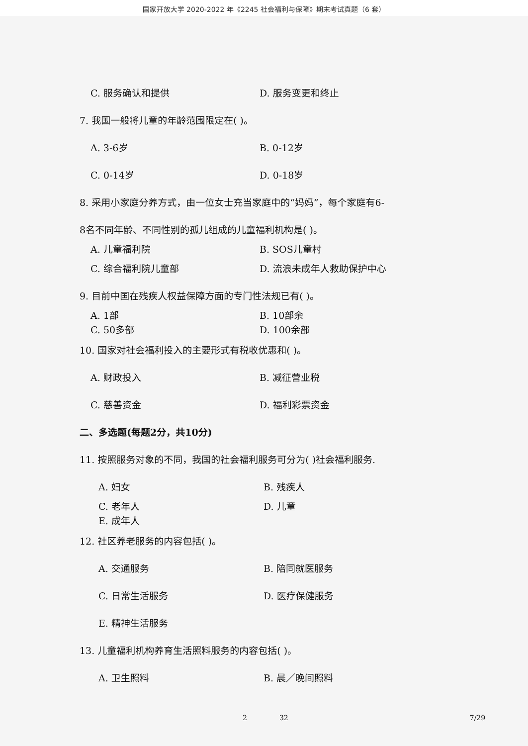国家开放大学 2020-2022 年《2245 社会福利与保障》期末考试真题（6 套）
C. 服务确认和提供 D. 服务变更和终止
7. 我国一般将儿童的年龄范围限定在( )。
A. 3-6岁 B. 0-12岁
C. 0-14岁 D. 0-18岁
8. 采用小家庭分养方式，由一位女士充当家庭中的“妈妈”，每个家庭有6-
8名不同年龄、不同性别的孤儿组成的儿童福利机构是( )。
A. 儿童福利院 B. SOS儿童村
C. 综合福利院儿童部 D. 流浪未成年人救助保护中心
9. 目前中国在残疾人权益保障方面的专门性法规已有( )。
A. 1部 B. 10部余
C. 50多部 D. 100余部
10. 国家对社会福利投入的主要形式有税收优惠和( )。
A. 财政投入 B. 减征营业税
C. 慈善资金 D. 福利彩票资金
二、多选题(每题2分，共10分)
11. 按照服务对象的不同，我国的社会福利服务可分为( )社会福利服务.
A. 妇女 B. 残疾人
C. 老年人 D. 儿童
E. 成年人
12. 社区养老服务的内容包括( )。
A. 交通服务 B. 陪同就医服务
C. 日常生活服务 D. 医疗保健服务
E. 精神生活服务
13. 儿童福利机构养育生活照料服务的内容包括( )。
A. 卫生照料 B. 晨／晚间照料
2 32 7/29